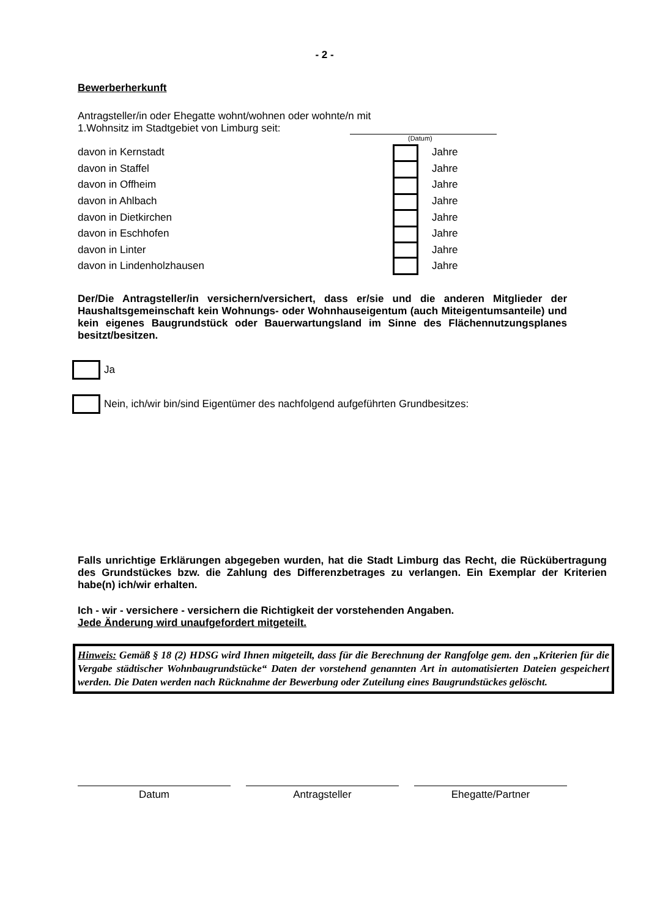- 2 -
Bewerberherkunft
Antragsteller/in oder Ehegatte wohnt/wohnen oder wohnte/n mit
1.Wohnsitz im Stadtgebiet von Limburg seit:
(Datum)
davon in Kernstadt Jahre
davon in Staffel Jahre
davon in Offheim Jahre
davon in Ahlbach Jahre
davon in Dietkirchen Jahre
davon in Eschhofen Jahre
davon in Linter Jahre
davon in Lindenholzhausen Jahre
Der/Die Antragsteller/in versichern/versichert, dass er/sie und die anderen Mitglieder der Haushaltsgemeinschaft kein Wohnungs- oder Wohnhauseigentum (auch Miteigentumsanteile) und kein eigenes Baugrundstück oder Bauerwartungsland im Sinne des Flächennutzungsplanes besitzt/besitzen.
Ja
Nein, ich/wir bin/sind Eigentümer des nachfolgend aufgeführten Grundbesitzes:
Falls unrichtige Erklärungen abgegeben wurden, hat die Stadt Limburg das Recht, die Rückübertragung des Grundstückes bzw. die Zahlung des Differenzbetrages zu verlangen. Ein Exemplar der Kriterien habe(n) ich/wir erhalten.
Ich - wir - versichere - versichern die Richtigkeit der vorstehenden Angaben.
Jede Änderung wird unaufgefordert mitgeteilt.
Hinweis: Gemäß § 18 (2) HDSG wird Ihnen mitgeteilt, dass für die Berechnung der Rangfolge gem. den „Kriterien für die Vergabe städtischer Wohnbaugrundstücke“ Daten der vorstehend genannten Art in automatisierten Dateien gespeichert werden. Die Daten werden nach Rücknahme der Bewerbung oder Zuteilung eines Baugrundstückes gelöscht.
Datum Antragsteller Ehegatte/Partner